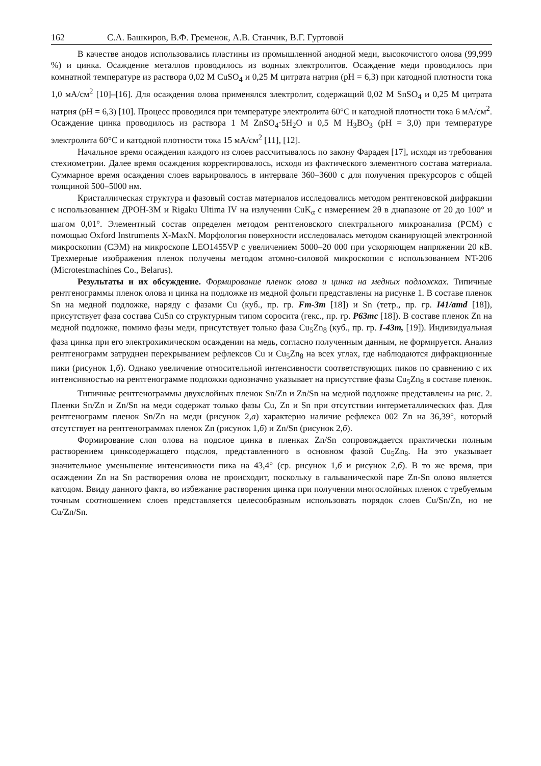162 С.А. Башкиров, В.Ф. Гременок, А.В. Станчик, В.Г. Гуртовой
В качестве анодов использовались пластины из промышленной анодной меди, высокочистого олова (99,999 %) и цинка. Осаждение металлов проводилось из водных электролитов. Осаждение меди проводилось при комнатной температуре из раствора 0,02 М CuSO<sub>4</sub> и 0,25 М цитрата натрия (pH = 6,3) при катодной плотности тока 1,0 мА/см<sup>2</sup> [10]–[16]. Для осаждения олова применялся электролит, содержащий 0,02 М SnSO<sub>4</sub> и 0,25 М цитрата натрия (pH = 6,3) [10]. Процесс проводился при температуре электролита 60°С и катодной плотности тока 6 мА/см<sup>2</sup>. Осаждение цинка проводилось из раствора 1 М ZnSO<sub>4</sub>·5H<sub>2</sub>O и 0,5 М H<sub>3</sub>BO<sub>3</sub> (pH = 3,0) при температуре электролита 60°С и катодной плотности тока 15 мА/см<sup>2</sup> [11], [12].
Начальное время осаждения каждого из слоев рассчитывалось по закону Фарадея [17], исходя из требования стехиометрии. Далее время осаждения корректировалось, исходя из фактического элементного состава материала. Суммарное время осаждения слоев варьировалось в интервале 360–3600 с для получения прекурсоров с общей толщиной 500–5000 нм.
Кристаллическая структура и фазовый состав материалов исследовались методом рентгеновской дифракции с использованием ДРОН-3М и Rigaku Ultima IV на излучении CuK<sub>α</sub> с измерением 2θ в диапазоне от 20 до 100° и шагом 0,01°. Элементный состав определен методом рентгеновского спектрального микроанализа (РСМ) с помощью Oxford Instruments X-MaxN. Морфология поверхности исследовалась методом сканирующей электронной микроскопии (СЭМ) на микроскопе LEO1455VP с увеличением 5000–20 000 при ускоряющем напряжении 20 кВ. Трехмерные изображения пленок получены методом атомно-силовой микроскопии с использованием NT-206 (Microtestmachines Co., Belarus).
Результаты и их обсуждение. Формирование пленок олова и цинка на медных подложках. Типичные рентгенограммы пленок олова и цинка на подложке из медной фольги представлены на рисунке 1. В составе пленок Sn на медной подложке, наряду с фазами Cu (куб., пр. гр. Fm-3m [18]) и Sn (тетр., пр. гр. I41/amd [18]), присутствует фаза состава CuSn со структурным типом соросита (гекс., пр. гр. P63mc [18]). В составе пленок Zn на медной подложке, помимо фазы меди, присутствует только фаза Cu<sub>5</sub>Zn<sub>8</sub> (куб., пр. гр. I-43m, [19]). Индивидуальная фаза цинка при его электрохимическом осаждении на медь, согласно полученным данным, не формируется. Анализ рентгенограмм затруднен перекрыванием рефлексов Cu и Cu<sub>5</sub>Zn<sub>8</sub> на всех углах, где наблюдаются дифракционные пики (рисунок 1,б). Однако увеличение относительной интенсивности соответствующих пиков по сравнению с их интенсивностью на рентгенограмме подложки однозначно указывает на присутствие фазы Cu<sub>5</sub>Zn<sub>8</sub> в составе пленок.
Типичные рентгенограммы двухслойных пленок Sn/Zn и Zn/Sn на медной подложке представлены на рис. 2. Пленки Sn/Zn и Zn/Sn на меди содержат только фазы Cu, Zn и Sn при отсутствии интерметаллических фаз. Для рентгенограмм пленок Sn/Zn на меди (рисунок 2,а) характерно наличие рефлекса 002 Zn на 36,39°, который отсутствует на рентгенограммах пленок Zn (рисунок 1,б) и Zn/Sn (рисунок 2,б).
Формирование слоя олова на подслое цинка в пленках Zn/Sn сопровождается практически полным растворением цинксодержащего подслоя, представленного в основном фазой Cu<sub>5</sub>Zn<sub>8</sub>. На это указывает значительное уменьшение интенсивности пика на 43,4° (ср. рисунок 1,б и рисунок 2,б). В то же время, при осаждении Zn на Sn растворения олова не происходит, поскольку в гальванической паре Zn-Sn олово является катодом. Ввиду данного факта, во избежание растворения цинка при получении многослойных пленок с требуемым точным соотношением слоев представляется целесообразным использовать порядок слоев Cu/Sn/Zn, но не Cu/Zn/Sn.